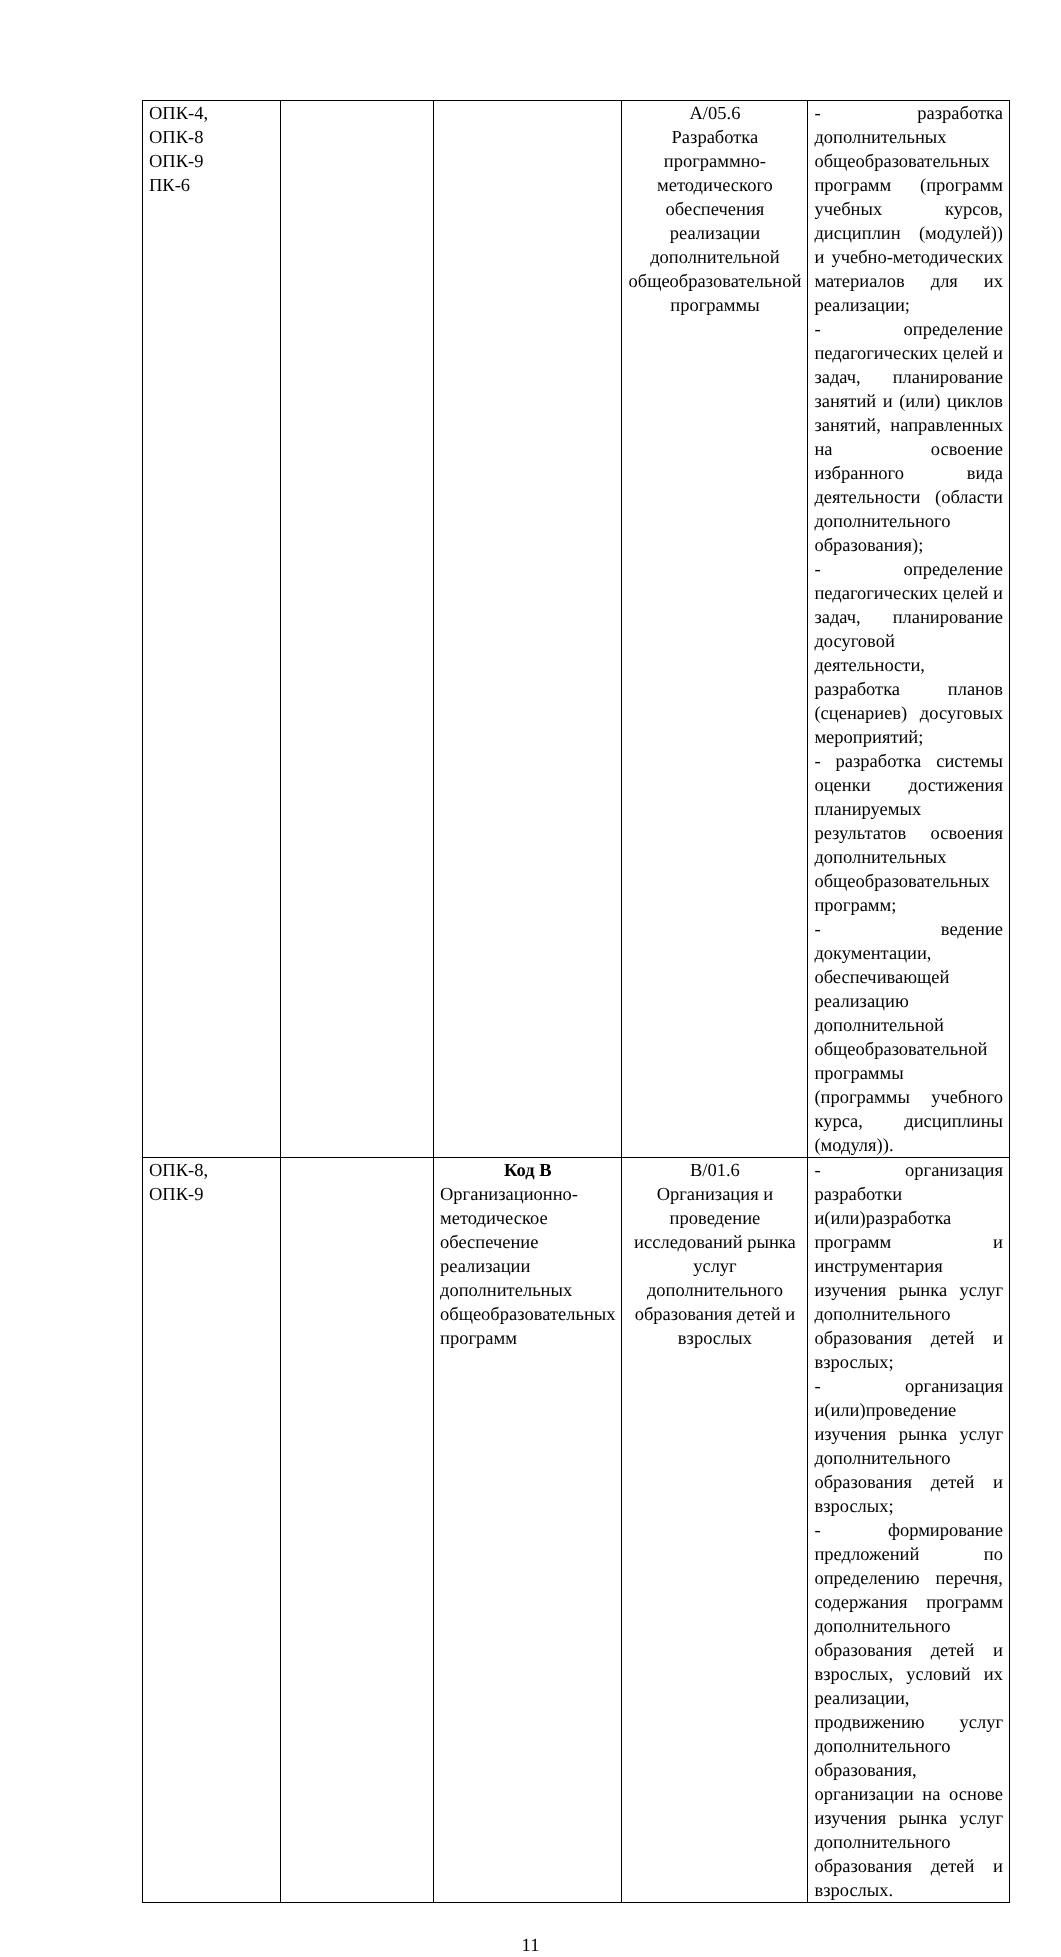| ОПК-4, ОПК-8 ОПК-9 ПК-6 | | | А/05.6 Разработка программно-методического обеспечения реализации дополнительной общеобразовательной программы | - разработка дополнительных общеобразовательных программ (программ учебных курсов, дисциплин (модулей)) и учебно-методических материалов для их реализации; - определение педагогических целей и задач, планирование занятий и (или) циклов занятий, направленных на освоение избранного вида деятельности (области дополнительного образования); - определение педагогических целей и задач, планирование досуговой деятельности, разработка планов (сценариев) досуговых мероприятий; - разработка системы оценки достижения планируемых результатов освоения дополнительных общеобразовательных программ; - ведение документации, обеспечивающей реализацию дополнительной общеобразовательной программы (программы учебного курса, дисциплины (модуля)). |
| ОПК-8, ОПК-9 | | Код В Организационно-методическое обеспечение реализации дополнительных общеобразовательных программ | В/01.6 Организация и проведение исследований рынка услуг дополнительного образования детей и взрослых | - организация разработки и(или)разработка программ и инструментария изучения рынка услуг дополнительного образования детей и взрослых; - организация и(или)проведение изучения рынка услуг дополнительного образования детей и взрослых; - формирование предложений по определению перечня, содержания программ дополнительного образования детей и взрослых, условий их реализации, продвижению услуг дополнительного образования, организации на основе изучения рынка услуг дополнительного образования детей и взрослых. |
11